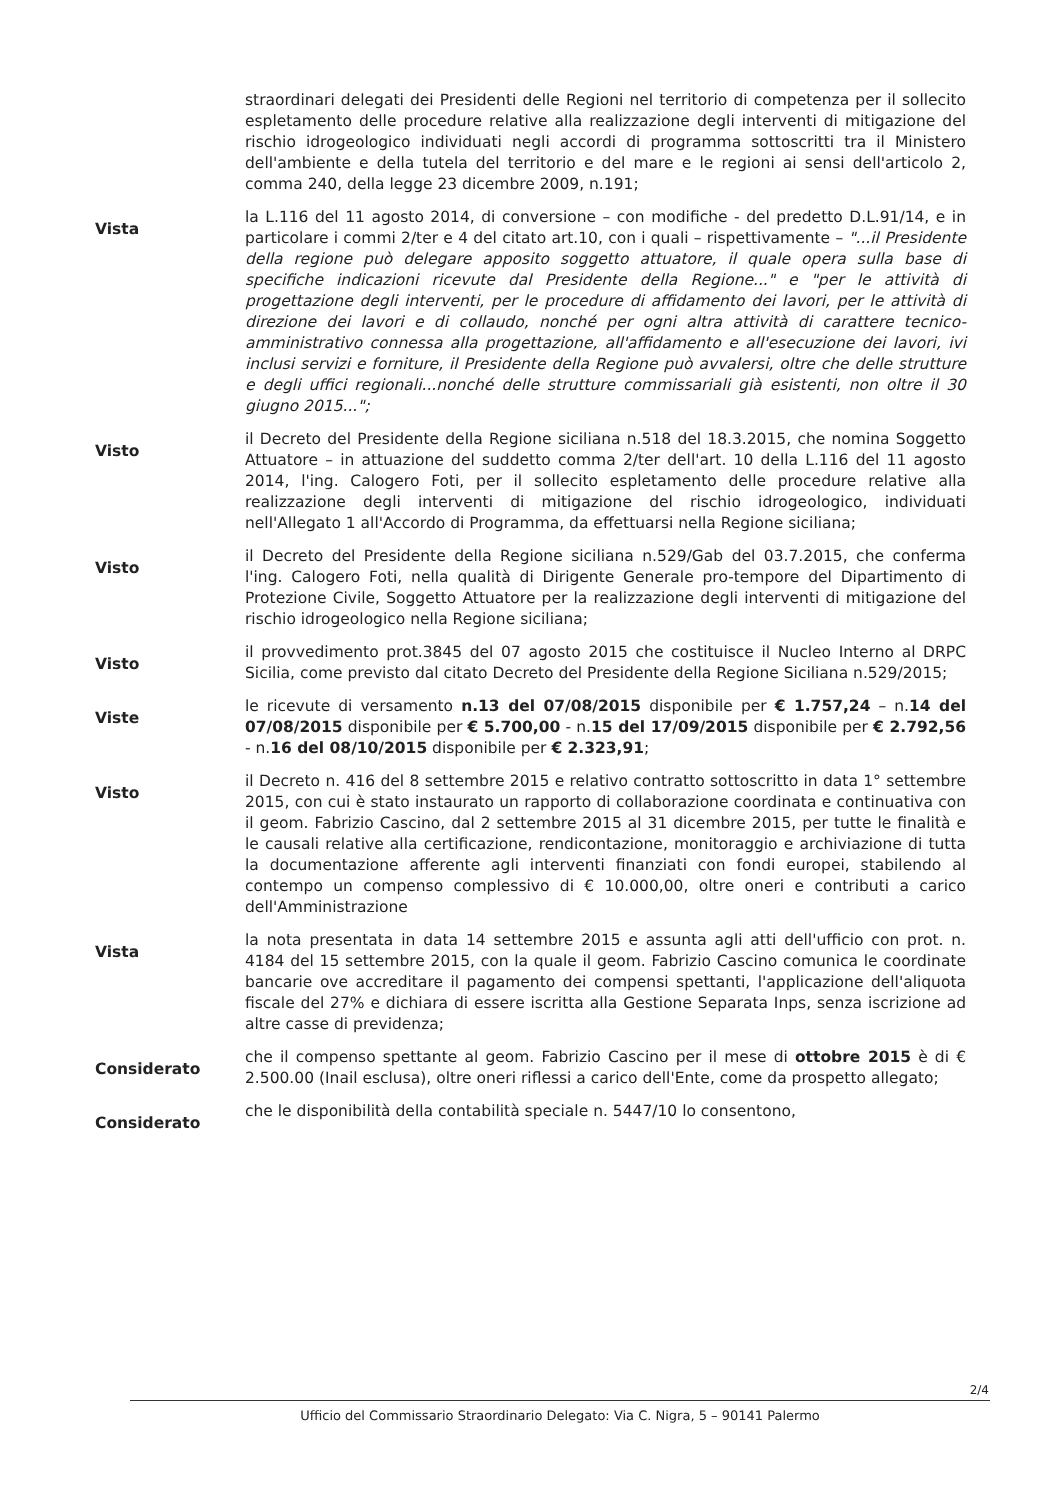straordinari delegati dei Presidenti delle Regioni nel territorio di competenza per il sollecito espletamento delle procedure relative alla realizzazione degli interventi di mitigazione del rischio idrogeologico individuati negli accordi di programma sottoscritti tra il Ministero dell'ambiente e della tutela del territorio e del mare e le regioni ai sensi dell'articolo 2, comma 240, della legge 23 dicembre 2009, n.191;
Vista
la L.116 del 11 agosto 2014, di conversione – con modifiche - del predetto D.L.91/14, e in particolare i commi 2/ter e 4 del citato art.10, con i quali – rispettivamente – "...il Presidente della regione può delegare apposito soggetto attuatore, il quale opera sulla base di specifiche indicazioni ricevute dal Presidente della Regione..." e "per le attività di progettazione degli interventi, per le procedure di affidamento dei lavori, per le attività di direzione dei lavori e di collaudo, nonché per ogni altra attività di carattere tecnico-amministrativo connessa alla progettazione, all'affidamento e all'esecuzione dei lavori, ivi inclusi servizi e forniture, il Presidente della Regione può avvalersi, oltre che delle strutture e degli uffici regionali...nonché delle strutture commissariali già esistenti, non oltre il 30 giugno 2015...";
Visto
il Decreto del Presidente della Regione siciliana n.518 del 18.3.2015, che nomina Soggetto Attuatore – in attuazione del suddetto comma 2/ter dell'art. 10 della L.116 del 11 agosto 2014, l'ing. Calogero Foti, per il sollecito espletamento delle procedure relative alla realizzazione degli interventi di mitigazione del rischio idrogeologico, individuati nell'Allegato 1 all'Accordo di Programma, da effettuarsi nella Regione siciliana;
Visto
il Decreto del Presidente della Regione siciliana n.529/Gab del 03.7.2015, che conferma l'ing. Calogero Foti, nella qualità di Dirigente Generale pro-tempore del Dipartimento di Protezione Civile, Soggetto Attuatore per la realizzazione degli interventi di mitigazione del rischio idrogeologico nella Regione siciliana;
Visto
il provvedimento prot.3845 del 07 agosto 2015 che costituisce il Nucleo Interno al DRPC Sicilia, come previsto dal citato Decreto del Presidente della Regione Siciliana n.529/2015;
Viste
le ricevute di versamento n.13 del 07/08/2015 disponibile per € 1.757,24 – n.14 del 07/08/2015 disponibile per € 5.700,00 - n.15 del 17/09/2015 disponibile per € 2.792,56 - n.16 del 08/10/2015 disponibile per € 2.323,91;
Visto
il Decreto n. 416 del 8 settembre 2015 e relativo contratto sottoscritto in data 1° settembre 2015, con cui è stato instaurato un rapporto di collaborazione coordinata e continuativa con il geom. Fabrizio Cascino, dal 2 settembre 2015 al 31 dicembre 2015, per tutte le finalità e le causali relative alla certificazione, rendicontazione, monitoraggio e archiviazione di tutta la documentazione afferente agli interventi finanziati con fondi europei, stabilendo al contempo un compenso complessivo di € 10.000,00, oltre oneri e contributi a carico dell'Amministrazione
Vista
la nota presentata in data 14 settembre 2015 e assunta agli atti dell'ufficio con prot. n. 4184 del 15 settembre 2015, con la quale il geom. Fabrizio Cascino comunica le coordinate bancarie ove accreditare il pagamento dei compensi spettanti, l'applicazione dell'aliquota fiscale del 27% e dichiara di essere iscritta alla Gestione Separata Inps, senza iscrizione ad altre casse di previdenza;
Considerato
che il compenso spettante al geom. Fabrizio Cascino per il mese di ottobre 2015 è di € 2.500.00 (Inail esclusa), oltre oneri riflessi a carico dell'Ente, come da prospetto allegato;
Considerato
che le disponibilità della contabilità speciale n. 5447/10 lo consentono,
2/4
Ufficio del Commissario Straordinario Delegato: Via C. Nigra, 5 – 90141 Palermo